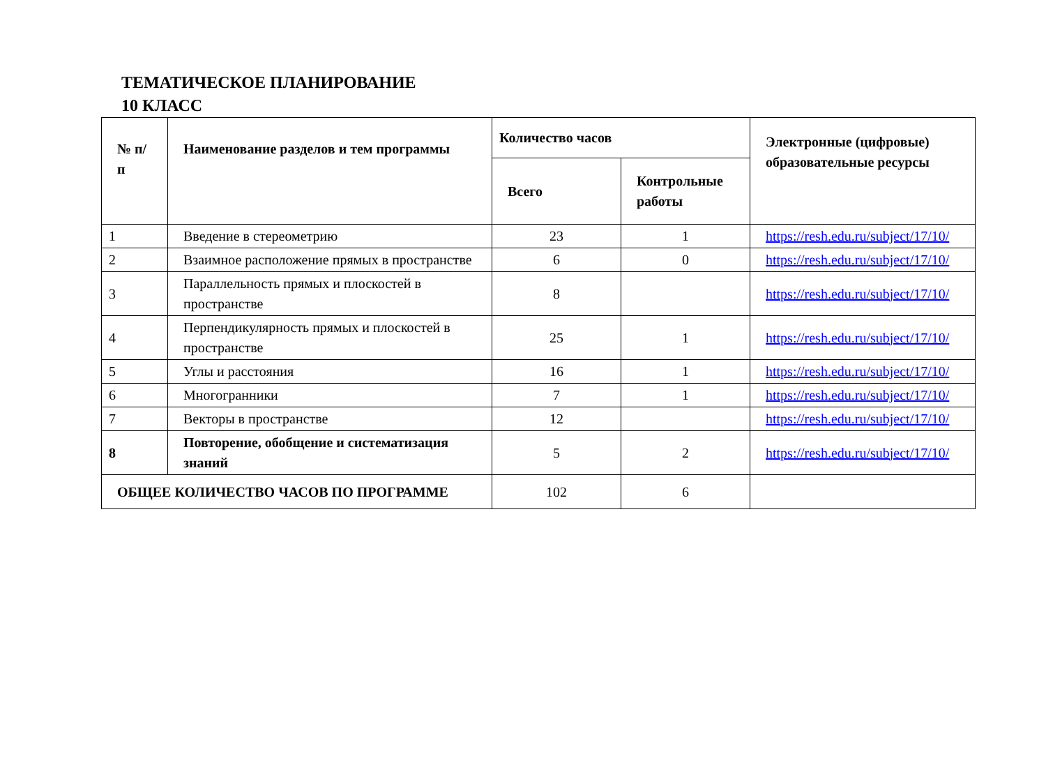ТЕМАТИЧЕСКОЕ ПЛАНИРОВАНИЕ
10 КЛАСС
| № п/п | Наименование разделов и тем программы | Количество часов | | Электронные (цифровые) образовательные ресурсы |
| --- | --- | --- | --- | --- |
| | | Всего | Контрольные работы | |
| 1 | Введение в стереометрию | 23 | 1 | https://resh.edu.ru/subject/17/10/ |
| 2 | Взаимное расположение прямых в пространстве | 6 | 0 | https://resh.edu.ru/subject/17/10/ |
| 3 | Параллельность прямых и плоскостей в пространстве | 8 | | https://resh.edu.ru/subject/17/10/ |
| 4 | Перпендикулярность прямых и плоскостей в пространстве | 25 | 1 | https://resh.edu.ru/subject/17/10/ |
| 5 | Углы и расстояния | 16 | 1 | https://resh.edu.ru/subject/17/10/ |
| 6 | Многогранники | 7 | 1 | https://resh.edu.ru/subject/17/10/ |
| 7 | Векторы в пространстве | 12 | | https://resh.edu.ru/subject/17/10/ |
| 8 | Повторение, обобщение и систематизация знаний | 5 | 2 | https://resh.edu.ru/subject/17/10/ |
| ОБЩЕЕ КОЛИЧЕСТВО ЧАСОВ ПО ПРОГРАММЕ | | 102 | 6 | |